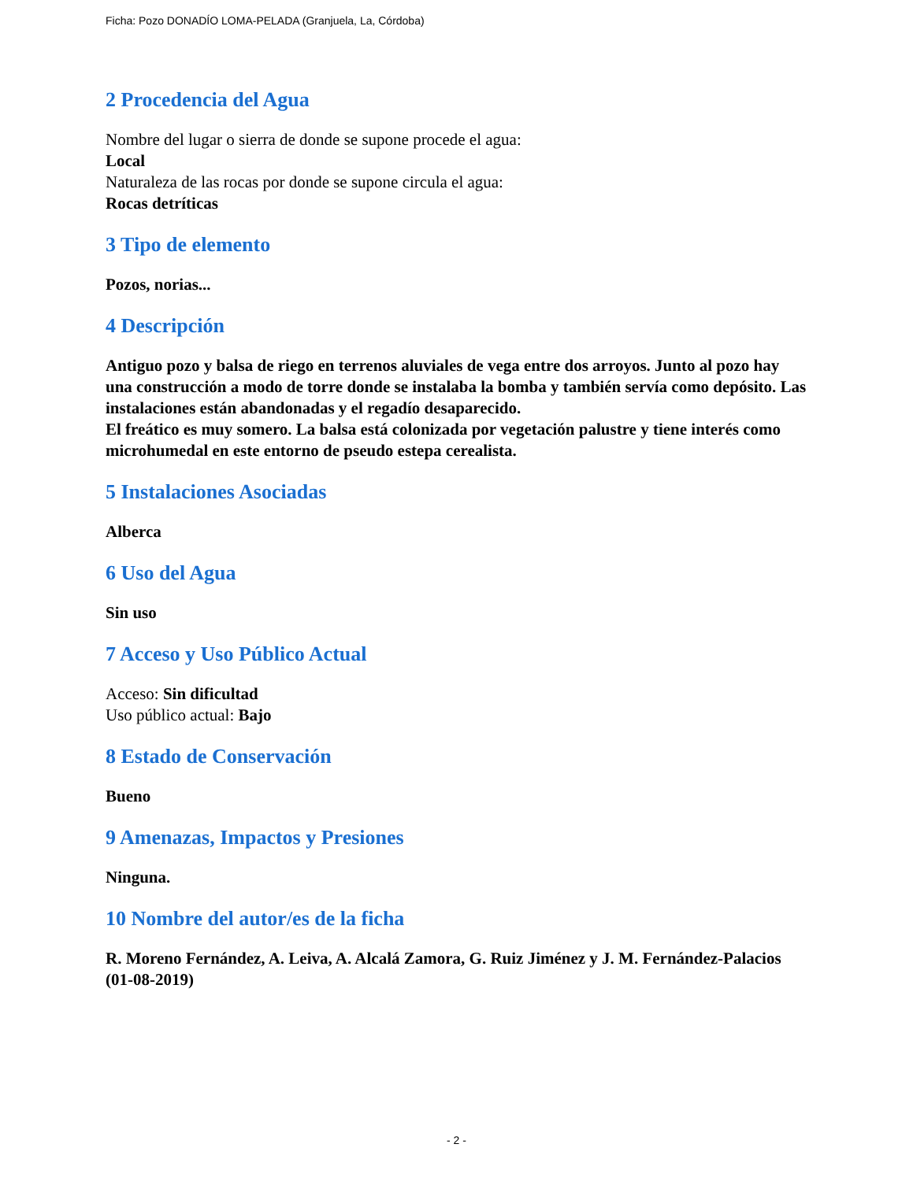Ficha: Pozo DONADÍO LOMA-PELADA (Granjuela, La, Córdoba)
2 Procedencia del Agua
Nombre del lugar o sierra de donde se supone procede el agua:
Local
Naturaleza de las rocas por donde se supone circula el agua:
Rocas detríticas
3 Tipo de elemento
Pozos, norias...
4 Descripción
Antiguo pozo y balsa de riego en terrenos aluviales de vega entre dos arroyos. Junto al pozo hay una construcción a modo de torre donde se instalaba la bomba y también servía como depósito. Las instalaciones están abandonadas y el regadío desaparecido.
El freático es muy somero. La balsa está colonizada por vegetación palustre y tiene interés como microhumedal en este entorno de pseudo estepa cerealista.
5 Instalaciones Asociadas
Alberca
6 Uso del Agua
Sin uso
7 Acceso y Uso Público Actual
Acceso: Sin dificultad
Uso público actual: Bajo
8 Estado de Conservación
Bueno
9 Amenazas, Impactos y Presiones
Ninguna.
10 Nombre del autor/es de la ficha
R. Moreno Fernández, A. Leiva, A. Alcalá Zamora, G. Ruiz Jiménez y J. M. Fernández-Palacios
(01-08-2019)
- 2 -